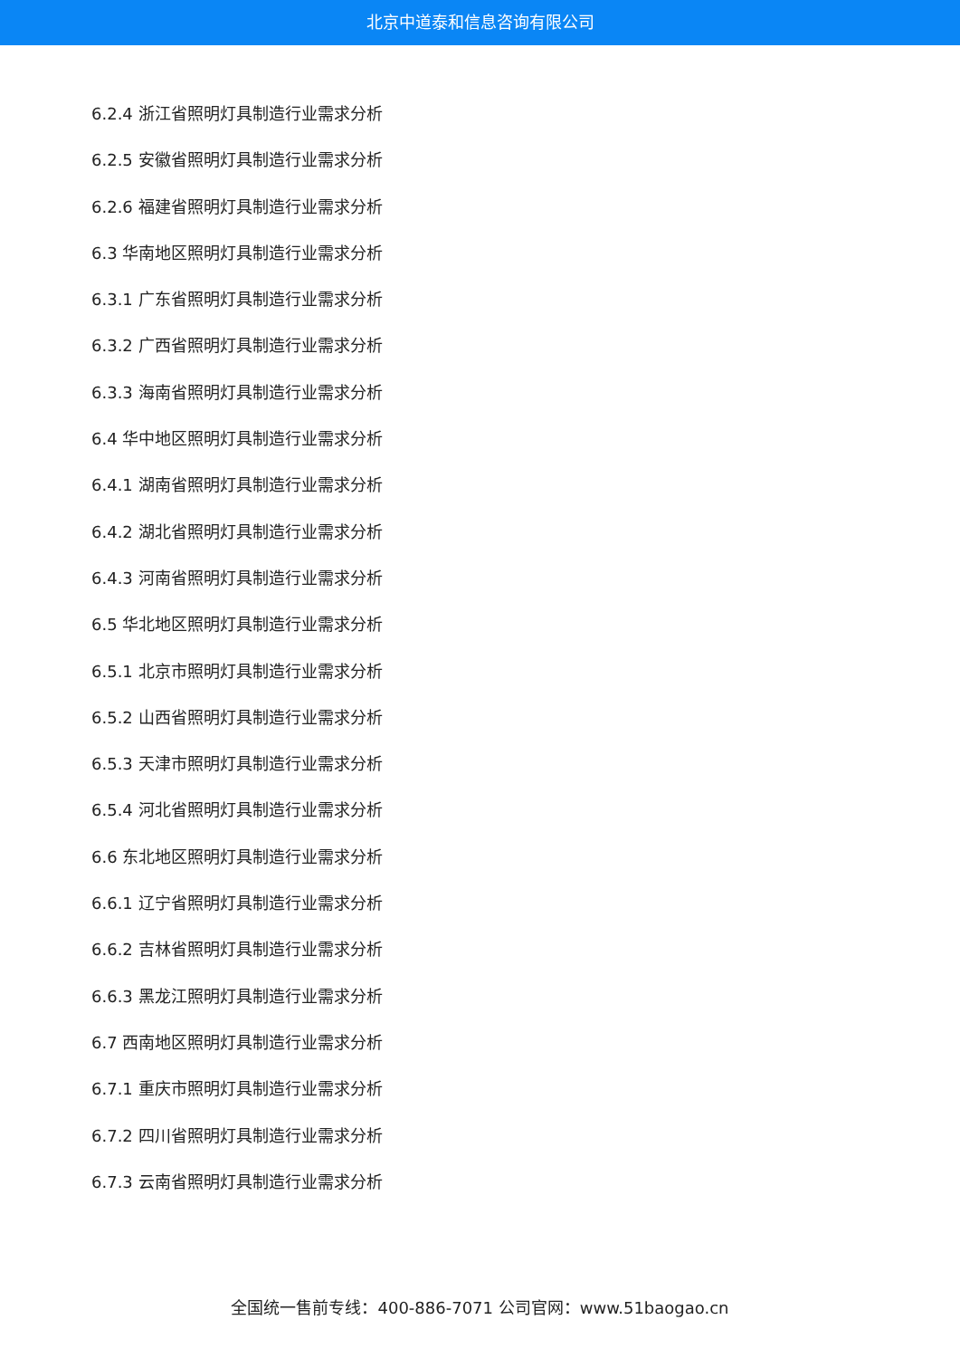北京中道泰和信息咨询有限公司
6.2.4 浙江省照明灯具制造行业需求分析
6.2.5 安徽省照明灯具制造行业需求分析
6.2.6 福建省照明灯具制造行业需求分析
6.3 华南地区照明灯具制造行业需求分析
6.3.1 广东省照明灯具制造行业需求分析
6.3.2 广西省照明灯具制造行业需求分析
6.3.3 海南省照明灯具制造行业需求分析
6.4 华中地区照明灯具制造行业需求分析
6.4.1 湖南省照明灯具制造行业需求分析
6.4.2 湖北省照明灯具制造行业需求分析
6.4.3 河南省照明灯具制造行业需求分析
6.5 华北地区照明灯具制造行业需求分析
6.5.1 北京市照明灯具制造行业需求分析
6.5.2 山西省照明灯具制造行业需求分析
6.5.3 天津市照明灯具制造行业需求分析
6.5.4 河北省照明灯具制造行业需求分析
6.6 东北地区照明灯具制造行业需求分析
6.6.1 辽宁省照明灯具制造行业需求分析
6.6.2 吉林省照明灯具制造行业需求分析
6.6.3 黑龙江照明灯具制造行业需求分析
6.7 西南地区照明灯具制造行业需求分析
6.7.1 重庆市照明灯具制造行业需求分析
6.7.2 四川省照明灯具制造行业需求分析
6.7.3 云南省照明灯具制造行业需求分析
全国统一售前专线：400-886-7071 公司官网：www.51baogao.cn